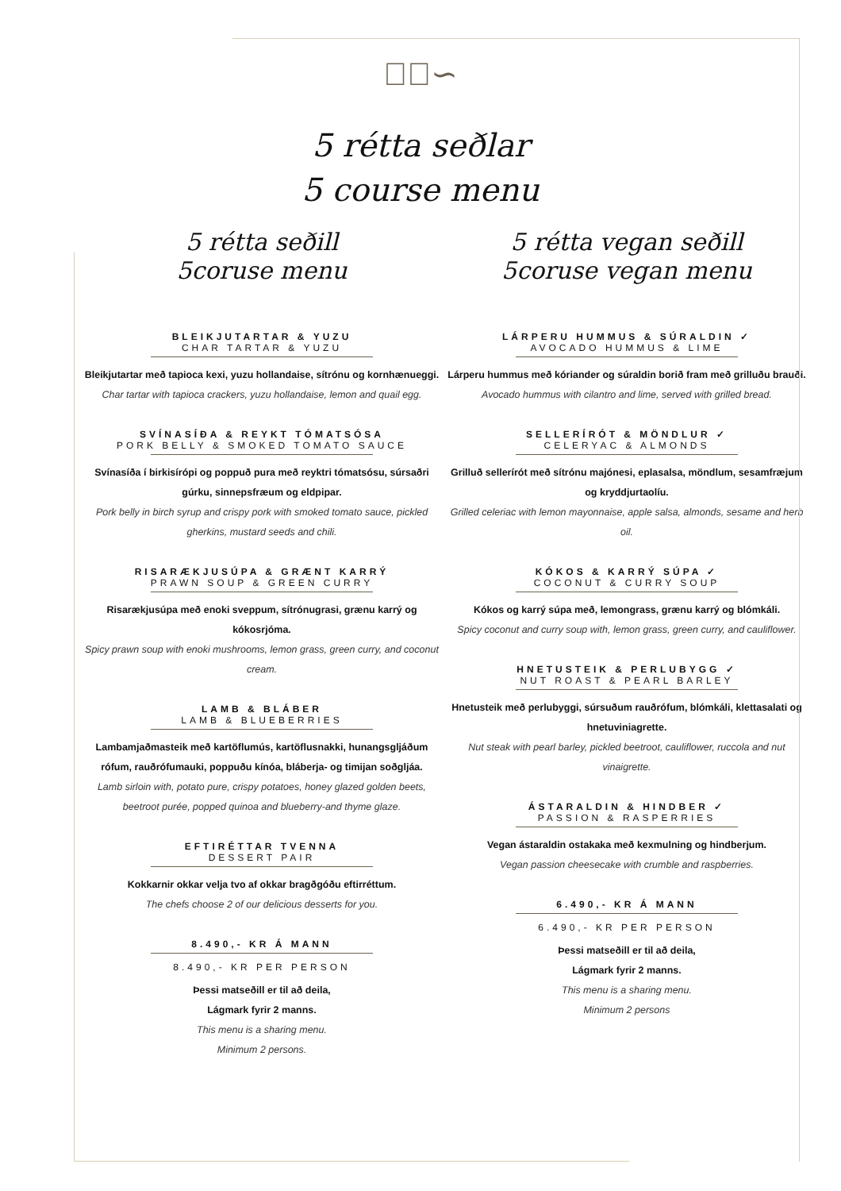∽ೋ∽
5 rétta seðlar
5 course menu
5 rétta seðill
5coruse menu
BLEIKJUTARTAR & YUZU
CHAR TARTAR & YUZU
Bleikjutartar með tapioca kexi, yuzu hollandaise, sítrónu og kornhænueggi.
Char tartar with tapioca crackers, yuzu hollandaise, lemon and quail egg.
SVÍNASÍÐA & REYKT TÓMATSÓSA
PORK BELLY & SMOKED TOMATO SAUCE
Svínasíða í birkisírópi og poppuð pura með reyktri tómatsósu, súrsaðri gúrku, sinnepsfræum og eldpipar.
Pork belly in birch syrup and crispy pork with smoked tomato sauce, pickled gherkins, mustard seeds and chili.
RISARÆKJUSÚPA & GRÆNT KARRÝ
PRAWN SOUP & GREEN CURRY
Risarækjusúpa með enoki sveppum, sítrónugrasi, grænu karrý og kókosrjóma.
Spicy prawn soup with enoki mushrooms, lemon grass, green curry, and coconut cream.
LAMB & BLÁBER
LAMB & BLUEBERRIES
Lambamjaðmasteik með kartöflumús, kartöflusnakki, hunangsgljáðum rófum, rauðrófumauki, poppuðu kínóa, bláberja- og timijan soðgljáa.
Lamb sirloin with, potato pure, crispy potatoes, honey glazed golden beets, beetroot purée, popped quinoa and blueberry-and thyme glaze.
EFTIRÉTTAR TVENNA
DESSERT PAIR
Kokkarnir okkar velja tvo af okkar bragðgóðu eftirréttum.
The chefs choose 2 of our delicious desserts for you.
8.490,- KR Á MANN
8.490,- KR PER PERSON
Þessi matseðill er til að deila,
Lágmark fyrir 2 manns.
This menu is a sharing menu.
Minimum 2 persons.
5 rétta vegan seðill
5coruse vegan menu
LÁRPERU HUMMUS & SÚRALDIN ✓
AVOCADO HUMMUS & LIME
Lárperu hummus með kóriander og súraldin borið fram með grilluðu brauði.
Avocado hummus with cilantro and lime, served with grilled bread.
SELLERÍRÓT & MÖNDLUR ✓
CELERYAC & ALMONDS
Grilluð sellerírót með sítrónu majónesi, eplasalsa, möndlum, sesamfræjum og kryddjurtaolíu.
Grilled celeriac with lemon mayonnaise, apple salsa, almonds, sesame and herb oil.
KÓKOS & KARRÝ SÚPA ✓
COCONUT & CURRY SOUP
Kókos og karrý súpa með, lemongrass, grænu karrý og blómkáli.
Spicy coconut and curry soup with, lemon grass, green curry, and cauliflower.
HNETUSTEIK & PERLUBYGG ✓
NUT ROAST & PEARL BARLEY
Hnetusteik með perlubyggi, súrsuðum rauðrófum, blómkáli, klettasalati og hnetuviniagrette.
Nut steak with pearl barley, pickled beetroot, cauliflower, ruccola and nut vinaigrette.
ÁSTARALDIN & HINDBER ✓
PASSION & RASPERRIES
Vegan ástaraldin ostakaka með kexmulning og hindberjum.
Vegan passion cheesecake with crumble and raspberries.
6.490,- KR Á MANN
6.490,- KR PER PERSON
Þessi matseðill er til að deila,
Lágmark fyrir 2 manns.
This menu is a sharing menu.
Minimum 2 persons